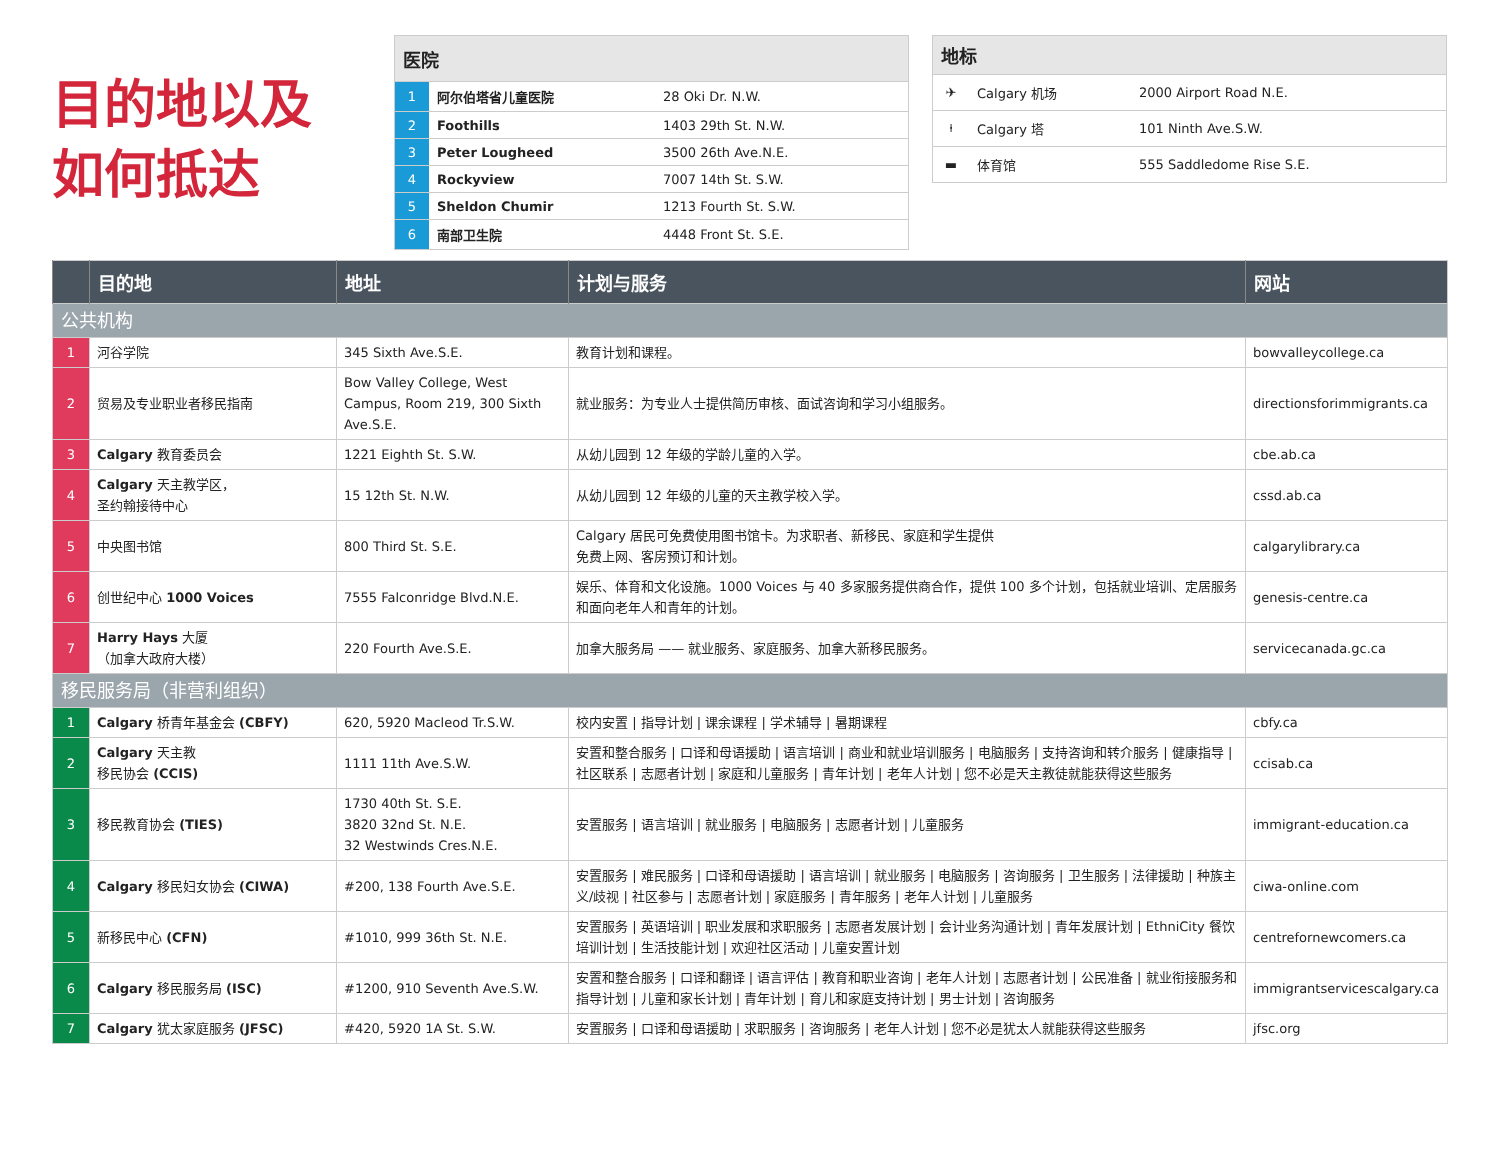目的地以及
如何抵达
| 医院 | | |
| --- | --- | --- |
| 1 | 阿尔伯塔省儿童医院 | 28 Oki Dr. N.W. |
| 2 | Foothills | 1403 29th St. N.W. |
| 3 | Peter Lougheed | 3500 26th Ave.N.E. |
| 4 | Rockyview | 7007 14th St. S.W. |
| 5 | Sheldon Chumir | 1213 Fourth St. S.W. |
| 6 | 南部卫生院 | 4448 Front St. S.E. |
| 地标 | | |
| --- | --- | --- |
| ✈ | Calgary 机场 | 2000 Airport Road N.E. |
| ⍿ | Calgary 塔 | 101 Ninth Ave.S.W. |
| ▬ | 体育馆 | 555 Saddledome Rise S.E. |
| | 目的地 | 地址 | 计划与服务 | 网站 |
| --- | --- | --- | --- | --- |
| 公共机构 | | | | |
| 1 | 河谷学院 | 345 Sixth Ave.S.E. | 教育计划和课程。 | bowvalleycollege.ca |
| 2 | 贸易及专业职业者移民指南 | Bow Valley College, West Campus, Room 219, 300 Sixth Ave.S.E. | 就业服务：为专业人士提供简历审核、面试咨询和学习小组服务。 | directionsforimmigrants.ca |
| 3 | Calgary 教育委员会 | 1221 Eighth St. S.W. | 从幼儿园到 12 年级的学龄儿童的入学。 | cbe.ab.ca |
| 4 | Calgary 天主教学区， 圣约翰接待中心 | 15 12th St. N.W. | 从幼儿园到 12 年级的儿童的天主教学校入学。 | cssd.ab.ca |
| 5 | 中央图书馆 | 800 Third St. S.E. | Calgary 居民可免费使用图书馆卡。为求职者、新移民、家庭和学生提供 免费上网、客房预订和计划。 | calgarylibrary.ca |
| 6 | 创世纪中心 1000 Voices | 7555 Falconridge Blvd.N.E. | 娱乐、体育和文化设施。1000 Voices 与 40 多家服务提供商合作，提供 100 多个计划，包括就业培训、定居服务和面向老年人和青年的计划。 | genesis-centre.ca |
| 7 | Harry Hays 大厦 （加拿大政府大楼） | 220 Fourth Ave.S.E. | 加拿大服务局 —— 就业服务、家庭服务、加拿大新移民服务。 | servicecanada.gc.ca |
| 移民服务局（非营利组织） | | | | |
| 1 | Calgary 桥青年基金会 (CBFY) | 620, 5920 Macleod Tr.S.W. | 校内安置 / 指导计划 / 课余课程 / 学术辅导 / 暑期课程 | cbfy.ca |
| 2 | Calgary 天主教 移民协会 (CCIS) | 1111 11th Ave.S.W. | 安置和整合服务 / 口译和母语援助 / 语言培训 / 商业和就业培训服务 / 电脑服务 / 支持咨询和转介服务 / 健康指导 / 社区联系 / 志愿者计划 / 家庭和儿童服务 / 青年计划 / 老年人计划 / 您不必是天主教徒就能获得这些服务 | ccisab.ca |
| 3 | 移民教育协会 (TIES) | 1730 40th St. S.E. 3820 32nd St. N.E. 32 Westwinds Cres.N.E. | 安置服务 / 语言培训 / 就业服务 / 电脑服务 / 志愿者计划 / 儿童服务 | immigrant-education.ca |
| 4 | Calgary 移民妇女协会 (CIWA) | #200, 138 Fourth Ave.S.E. | 安置服务 / 难民服务 / 口译和母语援助 / 语言培训 / 就业服务 / 电脑服务 / 咨询服务 / 卫生服务 / 法律援助 / 种族主义/歧视 / 社区参与 / 志愿者计划 / 家庭服务 / 青年服务 / 老年人计划 / 儿童服务 | ciwa-online.com |
| 5 | 新移民中心 (CFN) | #1010, 999 36th St. N.E. | 安置服务 / 英语培训 / 职业发展和求职服务 / 志愿者发展计划 / 会计业务沟通计划 / 青年发展计划 / EthniCity 餐饮培训计划 / 生活技能计划 / 欢迎社区活动 / 儿童安置计划 | centrefornewcomers.ca |
| 6 | Calgary 移民服务局 (ISC) | #1200, 910 Seventh Ave.S.W. | 安置和整合服务 / 口译和翻译 / 语言评估 / 教育和职业咨询 / 老年人计划 / 志愿者计划 / 公民准备 / 就业衔接服务和指导计划 / 儿童和家长计划 / 青年计划 / 育儿和家庭支持计划 / 男士计划 / 咨询服务 | immigrantservicescalgary.ca |
| 7 | Calgary 犹太家庭服务 (JFSC) | #420, 5920 1A St. S.W. | 安置服务 / 口译和母语援助 / 求职服务 / 咨询服务 / 老年人计划 / 您不必是犹太人就能获得这些服务 | jfsc.org |